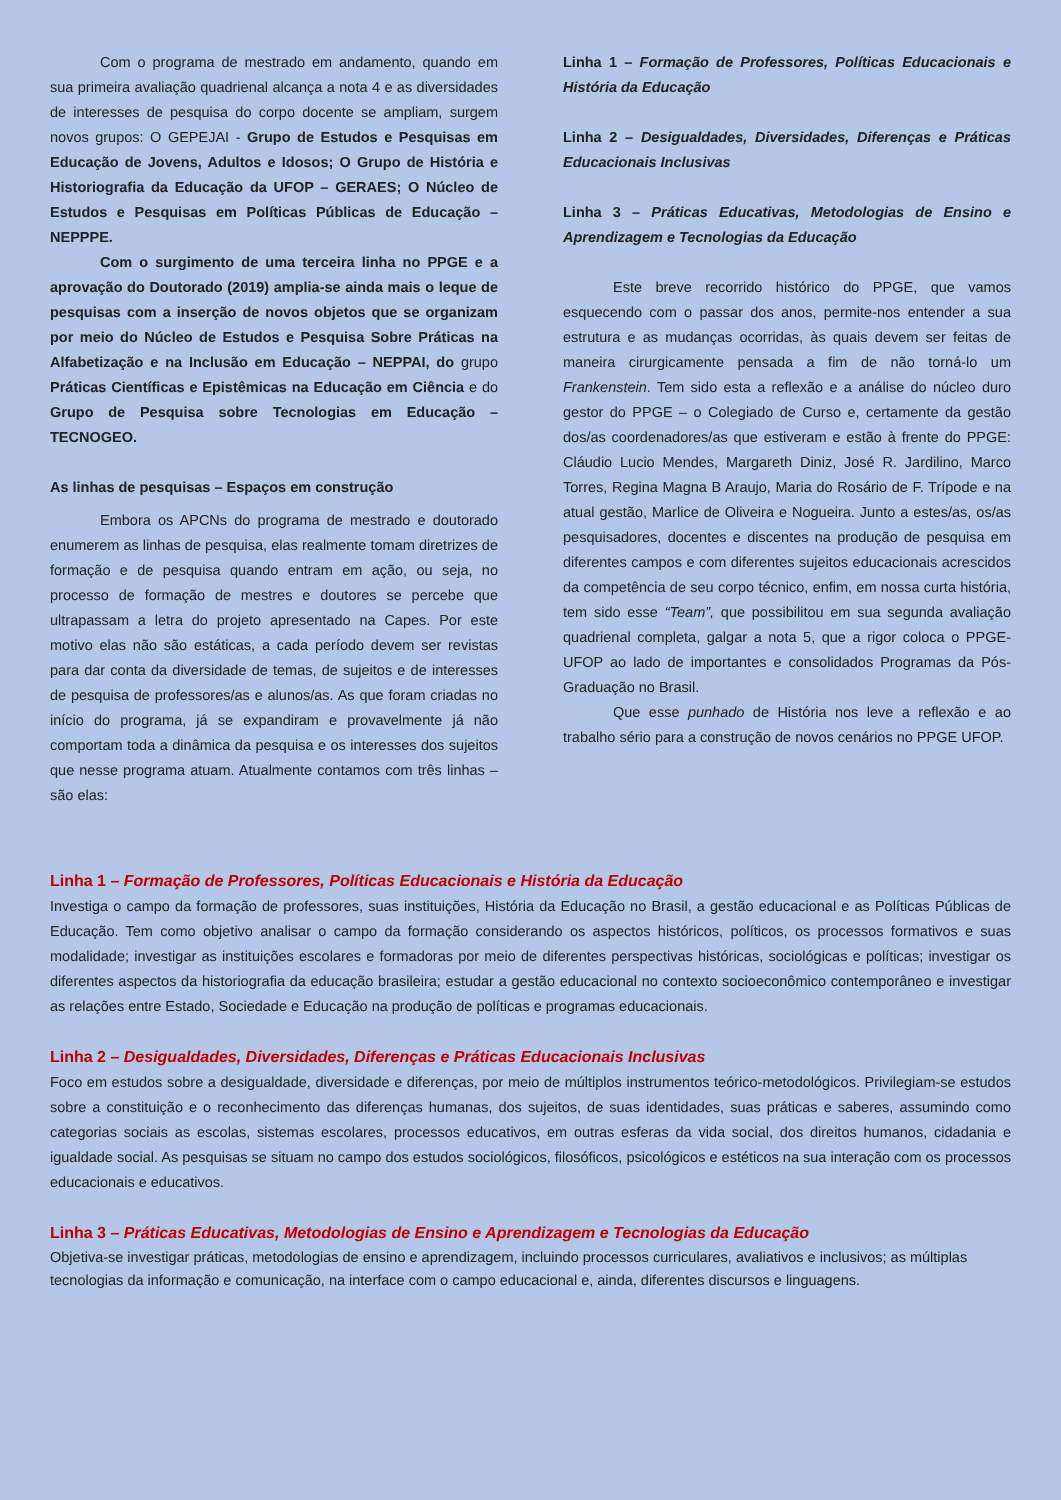Com o programa de mestrado em andamento, quando em sua primeira avaliação quadrienal alcança a nota 4 e as diversidades de interesses de pesquisa do corpo docente se ampliam, surgem novos grupos: O GEPEJAI - Grupo de Estudos e Pesquisas em Educação de Jovens, Adultos e Idosos; O Grupo de História e Historiografia da Educação da UFOP – GERAES; O Núcleo de Estudos e Pesquisas em Políticas Públicas de Educação – NEPPPE.
Com o surgimento de uma terceira linha no PPGE e a aprovação do Doutorado (2019) amplia-se ainda mais o leque de pesquisas com a inserção de novos objetos que se organizam por meio do Núcleo de Estudos e Pesquisa Sobre Práticas na Alfabetização e na Inclusão em Educação – NEPPAI, do grupo Práticas Científicas e Epistêmicas na Educação em Ciência e do Grupo de Pesquisa sobre Tecnologias em Educação – TECNOGEO.
As linhas de pesquisas – Espaços em construção
Embora os APCNs do programa de mestrado e doutorado enumerem as linhas de pesquisa, elas realmente tomam diretrizes de formação e de pesquisa quando entram em ação, ou seja, no processo de formação de mestres e doutores se percebe que ultrapassam a letra do projeto apresentado na Capes. Por este motivo elas não são estáticas, a cada período devem ser revistas para dar conta da diversidade de temas, de sujeitos e de interesses de pesquisa de professores/as e alunos/as. As que foram criadas no início do programa, já se expandiram e provavelmente já não comportam toda a dinâmica da pesquisa e os interesses dos sujeitos que nesse programa atuam. Atualmente contamos com três linhas – são elas:
Linha 1 – Formação de Professores, Políticas Educacionais e História da Educação
Linha 2 – Desigualdades, Diversidades, Diferenças e Práticas Educacionais Inclusivas
Linha 3 – Práticas Educativas, Metodologias de Ensino e Aprendizagem e Tecnologias da Educação
Este breve recorrido histórico do PPGE, que vamos esquecendo com o passar dos anos, permite-nos entender a sua estrutura e as mudanças ocorridas, às quais devem ser feitas de maneira cirurgicamente pensada a fim de não torná-lo um Frankenstein. Tem sido esta a reflexão e a análise do núcleo duro gestor do PPGE – o Colegiado de Curso e, certamente da gestão dos/as coordenadores/as que estiveram e estão à frente do PPGE: Cláudio Lucio Mendes, Margareth Diniz, José R. Jardilino, Marco Torres, Regina Magna B Araujo, Maria do Rosário de F. Trípode e na atual gestão, Marlice de Oliveira e Nogueira. Junto a estes/as, os/as pesquisadores, docentes e discentes na produção de pesquisa em diferentes campos e com diferentes sujeitos educacionais acrescidos da competência de seu corpo técnico, enfim, em nossa curta história, tem sido esse “Team”, que possibilitou em sua segunda avaliação quadrienal completa, galgar a nota 5, que a rigor coloca o PPGE-UFOP ao lado de importantes e consolidados Programas da Pós-Graduação no Brasil.
Que esse punhado de História nos leve a reflexão e ao trabalho sério para a construção de novos cenários no PPGE UFOP.
Linha 1 – Formação de Professores, Políticas Educacionais e História da Educação
Investiga o campo da formação de professores, suas instituições, História da Educação no Brasil, a gestão educacional e as Políticas Públicas de Educação. Tem como objetivo analisar o campo da formação considerando os aspectos históricos, políticos, os processos formativos e suas modalidade; investigar as instituições escolares e formadoras por meio de diferentes perspectivas históricas, sociológicas e políticas; investigar os diferentes aspectos da historiografia da educação brasileira; estudar a gestão educacional no contexto socioeconômico contemporâneo e investigar as relações entre Estado, Sociedade e Educação na produção de políticas e programas educacionais.
Linha 2 – Desigualdades, Diversidades, Diferenças e Práticas Educacionais Inclusivas
Foco em estudos sobre a desigualdade, diversidade e diferenças, por meio de múltiplos instrumentos teórico-metodológicos. Privilegiam-se estudos sobre a constituição e o reconhecimento das diferenças humanas, dos sujeitos, de suas identidades, suas práticas e saberes, assumindo como categorias sociais as escolas, sistemas escolares, processos educativos, em outras esferas da vida social, dos direitos humanos, cidadania e igualdade social. As pesquisas se situam no campo dos estudos sociológicos, filosóficos, psicológicos e estéticos na sua interação com os processos educacionais e educativos.
Linha 3 – Práticas Educativas, Metodologias de Ensino e Aprendizagem e Tecnologias da Educação
Objetiva-se investigar práticas, metodologias de ensino e aprendizagem, incluindo processos curriculares, avaliativos e inclusivos; as múltiplas tecnologias da informação e comunicação, na interface com o campo educacional e, ainda, diferentes discursos e linguagens.